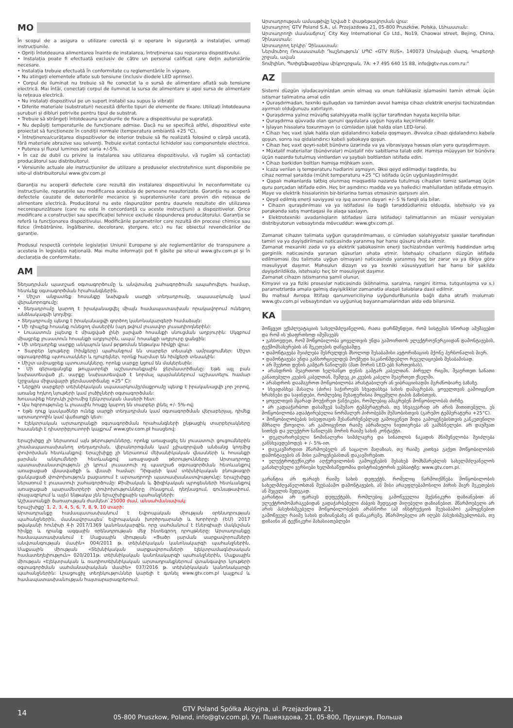MO
În scopul de a asigura o utilizare corectă și o operare în siguranță a instalației, urmați instrucțiunile.
• Opriți întotdeauna alimentarea înainte de instalarea, întreținerea sau repararea dispozitivului.
• Instalația poate fi efectuată exclusiv de către un personal calificat care dețin autorizările necesare.
• Instalația trebuie efectuată în conformitate cu reglementările în vigoare.
• Nu atingeți elementele aflate sub tensiune (inclusiv diodele LED aprinse).
• Corpul de iluminat nu trebuie să fie conectat la o sursă de alimentare aflată sub tensiune electrică. Mai întâi, conectați corpul de iluminat la sursa de alimentare și apoi sursa de alimentare la rețeaua electrică.
• Nu instalați dispozitivul pe un suport instabil sau supus la vibrații
• Diferite materiale (substraturi) necesită diferite tipuri de elemente de fixare. Utilizați întotdeauna șuruburi și dibluri potrivite pentru tipul de substrat.
• Trebuie să strângeți întotdeauna șuruburile de fixare a dispozitivului pe suprafață.
• Nu depășiți temperaturile de funcționare admise. Dacă nu se specifică altfel, dispozitivul este proiectat să funcționeze în condiții normale (temperatura ambiantă +25 °C).
• Întreținerea/curățarea dispozitivelor de interior trebuie să fie realizată folosind o cârpă uscată, fără materiale abrazive sau solvenți. Trebuie evitat contactul lichidelor sau componentele electrice.
• Puterea și fluxul luminos pot varia +/-5%.
• În caz de dubii cu privire la instalarea sau utilizarea dispozitivului, vă rugăm să contactați producătorul sau distribuitorul.
• Versiunile actuale ale instrucțiunilor de utilizare a produselor electrotehnice sunt disponibile pe site-ul distribuitorului www.gtv.com.pl
Garanția nu acoperă defectele care rezultă din instalarea dispozitivului în neconformitate cu instrucțiunile, reparațiile sau modificarea acestuia de persoane neautorizate. Garanția nu acoperă defectele cauzate de deteriorările mecanice și supratensiunile care provin din rețeaua de alimentare electrică. Producătorul nu este răspunzător pentru daunele rezultate din utilizarea necorespunzătoare (care nu este în concordanță cu aceste instrucțiuni) a dispozitivelor. Orice modificare a construcției sau specificației tehnice exclude răspunderea producătorului. Garanția se referă la funcționarea dispozitivului. Modificările parametrilor care rezultă din procese chimice sau fizice (îmbătrânire, îngălbenire, decolorare, ștergere, etc.) nu fac obiectul revendicărilor de garanție.
Produsul respectă cerințele legislației Uniunii Europene și ale reglementărilor de transpunere a acesteia în legislația națională. Mai multe informații pot fi găsite pe site-ul www.gtv.com.pl și în declarația de conformitate.
AM
Տեղադրման պատշաճ օգտագործումը և անվտանգ շահագործումն ապահովելու համար, հետևեք օգտագործման հրահանգներին.
• Միշտ անջատեք հոսանքը նախքան սարքի տեղադրումը, սպասարկումը կամ վերանորոգումը:
• Տեղադրումը կարող է իրականացվել միայն համապատասխան որակավորում ունեցող անձնակազմի կողմից:
• Տեղադրումը պետք է իրականացվի գործող կանոնակարգերի համաձայն:
• Մի դիպչեք հոսանք ունեցող մասերին (այդ թվում լուսավոր լուսադիոդներին):
• Լուսատուն չպետք է միացված լինի լարված հոսանքի սնուցման աղբյուրին: Սկզբում միացրեք լուսատուն հոսանքի աղբյուրին, ապա՝ հոսանքի աղբյուրը ցանցին:
• Մի տեղադրեք սարքը անկայուն կամ թրթռման ենթակա հիմքի վրա:
• Տարբեր նյութերը (հիմքերը) պահանջում են տարբեր տեսակի ամրացումներ: Միշտ օգտագործեք պտուտակներ և դյուբելներ, որոնք հարմար են հիմքերի տեսակին:
• Միշտ ամրացրեք պտուտակները, որոնք սարքը կցում են մակերեսին:
• Մի գերազանցեք թույլատրելի աշխատանքային ջերմաստիճանը: Եթե այլ բան նախատեսված չէ, սարքը նախատեսված է նորմալ պայմաններում աշխատելու համար (շրջակա միջավայրի ջերմաստիճանը +25° C):
• Ներքին սարքերի տեխնիկական սպասարկումը/մաքրումը պետք է իրականացվի չոր շորով, առանց հղկող նյութերի կամ լուծիչների օգտագործման:
Խուսափեք հեղուկի շփումից էլեկտրական մասերի հետ:
• Այս հզորությունը և լուսային հոսքը կարող են տարբեր լինել +/- 5%-ով:
• Եթե դուք կասկածներ ունեք սարքի տեղադրման կամ օգտագործման վերաբերյալ, դիմեք արտադրողին կամ վաճառքի կետ:
• Էլեկտրական արտադրանքի օգտագործման հրահանգների ընթացիկ տարբերակները հասանելի է դիստրիբյուտորի կայքում՝ www.gtv.com.pl հասցեով:
Երաշխիքը չի ներառում այն թերությունները, որոնք առաջացել են լուսատուի ցուցումներին չհամապատասխանող տեղադրման, վերանորոգման կամ չլիազորված անձանց կողմից փոփոխման հետևանքով: Երաշխիքը չի ներառում մեխանիկական վնասների և հոսանքի լարման անկումների հետևանքով առաջացած թերությունները: Արտադրողը պատասխանատվություն չի կրում լուսատուի ոչ պատշաճ օգտագործման հետևանքով առաջացած վնասվածքի և վնասի համար: Դիզայնի կամ տեխնիկական բնութագրի ցանկացած փոփոխություն բացառում է արտադրողի պատասխանատվությունը: Երաշխիքը ներառում է լուսատուի շահագործումը: Քիմիական և ֆիզիկական պրոցեսների հետևանքով առաջացած պարամետրերի փոփոխությունները (հնացում, դեղնացում, գունաթափում, փայլազրկում և այլն) ենթակա չեն երաշխիքային պահանջների:
Աշխատանքի ծառայության ժամկետ՝ 25000 ժամ, անսահմանափակ:
Երաշխիքը՝ 1, 2, 3, 4, 5, 6, 7, 8, 9, 10 տարի:
Արտադրանքը համապատասխանում է Եվրոպական միության օրենսդրության պահանջներին, մասնավորապես՝ Եվրոպական խորհրդարանի և Խորհրդի (ԵՄ) 2017 թվականի հունիսի 4-ի 2017/1369 կանոնակարգին, որը սահմանում է էներգիայի մակնշման հիմքը և դրանք ազգային օրենսդրության մեջ ինտեգրող դրույթները: Արտադրանքը համապատասխանում է Մաքսային միության «Ցածր լարման սարքավորումների անվտանգության մասին» 004/2011 թ. տեխնիկական կանոնակարգի պահանջներին, Մաքսային միության «Տեխնիկական սարքավորումների էլեկտրամագնիսական համատեղելիություն» 020/2011թ. տեխնիկական կանոնակարգի պահանջներին, Մաքսային միության «Էլեկտրական և ռադիոտեխնիկական արտադրանքներում վտանգավոր նյութերի օգտագործման սահմանափակման մասին» 037/2016 թ. տեխնիկական կանոնակարգի պահանջներին: Լրացուցիչ տեղեկություններ կարելի է գտնել www.gtv.com.pl կայքում և համապատասխանության հայտարարագրերում:
Արտադրության ամսաթիվը նշված է փաթեթավորման վրա:
Արտադրող՝ GTV Poland S.A., ul. Przejazdowa 21, 05-800 Pruszków, Polska, Լեհաստան:
Արտադրողի մասնաճյուղ՝ City Key International Co Ltd., No19, Chaowai street, Bejing, China, Չինաստան:
Արտադրող երկիր՝ Չինաստան:
Ներմուծող Ռուսաստանի Դաշնություն՝ ՍՊԸ «GTV RUS», 140073 Մոսկվայի մարզ, Կուբերդի շրջան, ավան
Տոմիլինո, Պտիցեֆաբրիկա միկրոշրջան, 7A: +7 495 640 15 88, info@gtv-rus.com.ru:"
AZ
Sistemi düzgün işlədəcəyinizdən əmin olmaq və onun təhlükəsiz işləməsini təmin etmək üçün istismar təlimatına əməl edin
• Quraşdırmadan, texniki qulluqdan və təmirdən əvvəl həmişə cihazı elektrik enerjisi təchizatından ayırmalı olduğunuzu xatırlayın.
• Quraşdırma yalnız müvafiq səlahiyyətə malik işçilər tərəfindən həyata keçirilə bilər.
• Quraşdırma qüvvədə olan qanuni qaydalara uyğun həyata keçirilməlidir.
• İşləyən hissələrə toxunmayın (o cümlədən işlək halda olan LED-lərə).
• Cihazı heç vaxt işlək halda olan qidalandırıcı kabelə qoşmayın. Əvvəlcə cihazı qidalandırıcı kabelə qoşun, sonra isə qidalandırıcı kabeli şəbəkəyə qoşun.
• Cihazı heç vaxt qeyri-sabit bünövrə üzərində və ya vibrasiyaya həssas olan yerə quraşdırmayın.
• Müxtəlif materiallar (bünövrələr) müxtəlif növ sabitləmə tələb edir. Həmişə müəyyən bir bünövrə üçün nəzərdə tutulmuş vintlərdən və şaybalı boltlardan istifadə edin.
• Cihazı bərkidən boltları həmişə möhkəm sıxın.
• İcazə verilən iş temperaturu hədlərini aşmayın. Əksi qeyd edilmədiyi təqdirdə, bu
cihaz normal şəraitdə (mühit temperaturu +25 °C) istifadə üçün uyğunlaşdırılmışdır.
• Qapalı məkanlarda tətbiq olunmaq məqsədilə nəzərdə tutulmuş cihazları təmiz saxlamaq üçün quru parçadan istifadə edin. Heç bir aşındırıcı maddə və ya həlledici məhlullardan istifadə etməyin.
Maye və elektrik hissələrinin bir-birlərinə təmas etməsinin qarşısını alın.
• Qeyd edilmiş enerji səviyyəsi və işıq axınının dəyəri +/- 5 % fərqli ola bilər.
• Cihazın quraşdırılması və ya istifadəsi ilə bağlı tərəddüdləriniz olduqda, istehsalçı və ya pərakəndə satış məntəqəsi ilə əlaqə saxlayın.
• Elektrotexniki avadanlıqların istifadəsi üzrə istifadəçi təlimatlarının ən müasir versiyaları distribyutorun vebsaytında mövcuddur: www.gtv.com.pl.
Zəmanət cihazın təlimata uyğun quraşdırılmaması, o cümlədən səlahiyyətsiz şəxslər tərəfindən təmiri və ya dəyişdirilməsi nəticəsində yaranmış hər hansı qüsuru əhatə etmir.
Zəmanət mexaniki zədə və ya elektrik şəbəkəsinin enerji təchizatından verilmiş həddindən artıq gərginlik nəticəsində yaranan qüsurları əhatə etmir. İstehsalçı cihazların düzgün istifadə edilməməsi (bu təlimata uyğun olmayan) nəticəsində yaranmış heç bir zərər və ya itkiyə görə məsuliyyət daşımır. Məhsulun dizayn və ya texniki xüsusiyyətləri hər hansı bir şəkildə dəyişdirildikdə, istehsalçı heç bir məsuliyyət daşımır.
Zəmanət cihazın istismarına şamil olunur.
Kimyəvi və ya fiziki proseslər nəticəsində (köhnəlmə, saralma, rəngini itirmə, tutqunlaşma və s.) parametrlərdə əmələ gəlmiş dəyişikliklər zəmanətlə əlaqəli tələblərə daxil edilmir.
Bu məhsul Avropa İttifaqı qanunvericiliyinə uyğundurBununla bağlı daha ətraflı məlumatı www.gtv.com.pl vebsaytından və uyğunluq bəyannamələrindən əldə edə bilərsiniz.
KA
მოწყვეთ ექსპლუატაციის სახელმძღვანელოს, რათა დარწმუნდეთ, რომ სისტემას სწორად ამუშავებთ და რომ ის უსაფრთხოდ იმუშავებს
• გახსოვდეთ, რომ მოწყობილობა ყოველთვის უნდა გამოირთოს ელექტროენერგიიდან დამონტაჟების, ტექმომსახურების ან შეკეთების დაწყებამდე.
• დამონტაჟება შეიძლება შესრულდეს მხოლოდ შესაბამისი ავტორიზაციის მქონე პერსონალის მიერ.
• დამონტაჟება უნდა განხორციელდეს მოქმედი საკანონმდებლო რეგულაციების შესაბამისად.
• არ შეეხოთ დენის გამტარ ნაწილებს (მათ შორის LED-ებს ჩართვისას).
• არასდროს შეაერთოთ ხელსაწყო დენის გამტარ კაბელთან. პირველ რიგში, შეაერთეთ სანათი განათებული კვების კაბელთან, შემდეგ კი კვების კაბელი შეაერთეთ ქსელში.
• არასდროს დაამაგროთ მოწყობილობა არასტაბილურ ან ვიბრაციისადმი მგრძნობიარე ბაზაზე.
• სხვადასხვა მასალა (ძირი) საჭიროებს სხვადასხვა სახის დამაგრებას. ყოველთვის გამოიყენეთ ხრახნები და საჯინდები, რომლებიც შესაფერისია მოცემული ტიპის ბაზისთვის.
• ყოველთვის მყარად მოუჭირეთ ჭანჭიკები, რომლებიც ამაგრებენ მოწყობილობას ძირზე.
• არ გადააჭარბოთ დასაშვებ სამუშაო ტემპერატურას. თუ სხვაგვარად არ არის მითითებული, ეს მოწყობილობა ადაპტირებულია ნორმალურ პირობებში მუშაობისთვის (გარემო ტემპერატურა +25°C).
• მოწყობილობების სისუფთავის შესანარჩუნებლად გამოიყენეთ შიდა გამოყენებისთვის განკუთვნილი მშრალი ქსოვილი. არ გამოიყენოთ რაიმე აბრაზიული ნივთიერება ან გამხსნელები. არ დაუშვათ სითხეს და ელექტრო ნაწილებს შორის რაიმე სახის კონტაქტი.
• დეკლარირებული ნომინალური სიმძლავრე და სინათლის ნაკადის მნიშვნელობა შეიძლება განსხვავდებოდეს + /- 5%-ით.
• დაუკავშირდით მწარმოებელს ან საცალო მაღაზიას, თუ რაიმე კითხვა გაქვთ მოწყობილობის დამონტაჟების ან მისი გამოყენებასთან დაკავშირებით.
• ელექტროტექნიკური აღჭურვილობის გამოყენების შესახებ მომხმარებლის სახელმძღვანელოს განახლებული ვერსიები ხელმისაწვდომია დისტრიბუტორის ვებსაიტზე: www.gtv.com.pl.
გარანტია არ ფარავს რაიმე სახის დეფექტს, რომელიც წარმოიქმნება მოწყობილობის სახელმძღვანელოსთან შეუსაბამო დამონტაჟების, ან მისი არაუფლებამოსილი პირის მიერ შეკეთების ან შეცვლის შედეგად.
გარანტია არ ფარავს დეფექტებს, რომლებიც გამოწვეულია მექანიკური დაზიანებით ან ელექტრომომარაგებიდან გადაჭარბებული ძაბვის შედეგად მიღებული დაზიანებით. მწარმოებელი არ არის პასუხისმგებელი მოწყობილობების არასწორი (ამ ინსტრუქციის შეუსაბამო) გამოყენებით გამოწვეულ რაიმე სახის დაზიანებაზე ან დანაკარგზე. მწარმოებელი არ იღებს პასუხისმგებლობას, თუ დიზაინი ან ტექნიკური მახასიათებლები
14
GTV Poland Spółka Akcyjna, ul. Przejazdowa 21,
05-800 Pruszkow, Poland, info@gtv.com.pl, Ул. Пшеяздова, 21, 05-800, Прушкув, Польша